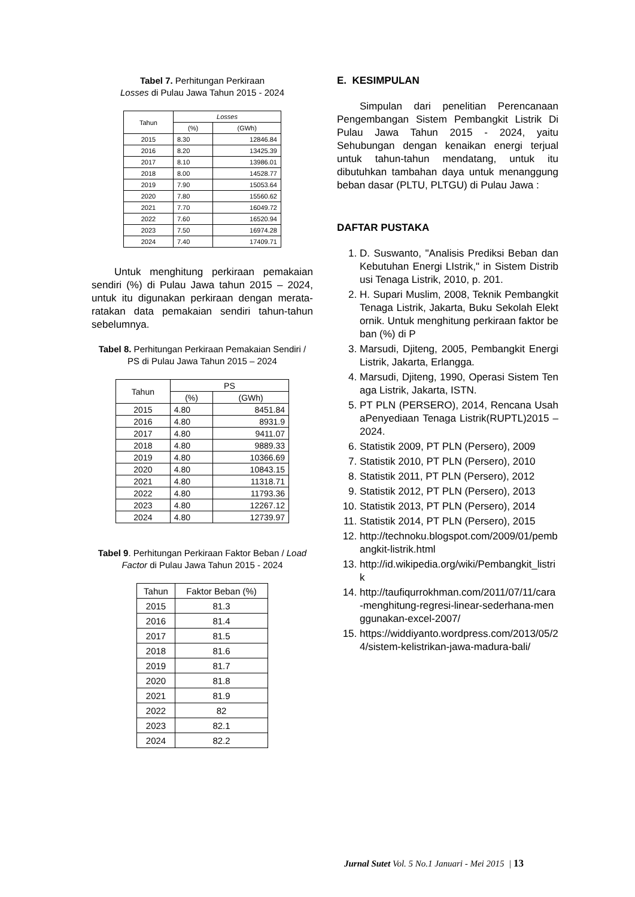Tabel 7. Perhitungan Perkiraan
Losses di Pulau Jawa Tahun 2015 - 2024
| Tahun | Losses | |
| --- | --- | --- |
| | (%) | (GWh) |
| 2015 | 8.30 | 12846.84 |
| 2016 | 8.20 | 13425.39 |
| 2017 | 8.10 | 13986.01 |
| 2018 | 8.00 | 14528.77 |
| 2019 | 7.90 | 15053.64 |
| 2020 | 7.80 | 15560.62 |
| 2021 | 7.70 | 16049.72 |
| 2022 | 7.60 | 16520.94 |
| 2023 | 7.50 | 16974.28 |
| 2024 | 7.40 | 17409.71 |
Untuk menghitung perkiraan pemakaian sendiri (%) di Pulau Jawa tahun 2015 – 2024, untuk itu digunakan perkiraan dengan merata-ratakan data pemakaian sendiri tahun-tahun sebelumnya.
Tabel 8. Perhitungan Perkiraan Pemakaian Sendiri / PS di Pulau Jawa Tahun 2015 – 2024
| Tahun | PS | |
| --- | --- | --- |
| | (%) | (GWh) |
| 2015 | 4.80 | 8451.84 |
| 2016 | 4.80 | 8931.9 |
| 2017 | 4.80 | 9411.07 |
| 2018 | 4.80 | 9889.33 |
| 2019 | 4.80 | 10366.69 |
| 2020 | 4.80 | 10843.15 |
| 2021 | 4.80 | 11318.71 |
| 2022 | 4.80 | 11793.36 |
| 2023 | 4.80 | 12267.12 |
| 2024 | 4.80 | 12739.97 |
Tabel 9. Perhitungan Perkiraan Faktor Beban / Load Factor di Pulau Jawa Tahun 2015 - 2024
| Tahun | Faktor Beban (%) |
| --- | --- |
| 2015 | 81.3 |
| 2016 | 81.4 |
| 2017 | 81.5 |
| 2018 | 81.6 |
| 2019 | 81.7 |
| 2020 | 81.8 |
| 2021 | 81.9 |
| 2022 | 82 |
| 2023 | 82.1 |
| 2024 | 82.2 |
E. KESIMPULAN
Simpulan dari penelitian Perencanaan Pengembangan Sistem Pembangkit Listrik Di Pulau Jawa Tahun 2015 - 2024, yaitu Sehubungan dengan kenaikan energi terjual untuk tahun-tahun mendatang, untuk itu dibutuhkan tambahan daya untuk menanggung beban dasar (PLTU, PLTGU) di Pulau Jawa :
DAFTAR PUSTAKA
1. D. Suswanto, "Analisis Prediksi Beban dan Kebutuhan Energi LIstrik," in Sistem Distribusi Tenaga Listrik, 2010, p. 201.
2. H. Supari Muslim, 2008, Teknik Pembangkit Tenaga Listrik, Jakarta, Buku Sekolah Elektornik. Untuk menghitung perkiraan faktor beban (%) di P
3. Marsudi, Djiteng, 2005, Pembangkit Energi Listrik, Jakarta, Erlangga.
4. Marsudi, Djiteng, 1990, Operasi Sistem Tenaga Listrik, Jakarta, ISTN.
5. PT PLN (PERSERO), 2014, Rencana UsahaPenyediaan Tenaga Listrik(RUPTL)2015 – 2024.
6. Statistik 2009, PT PLN (Persero), 2009
7. Statistik 2010, PT PLN (Persero), 2010
8. Statistik 2011, PT PLN (Persero), 2012
9. Statistik 2012, PT PLN (Persero), 2013
10. Statistik 2013, PT PLN (Persero), 2014
11. Statistik 2014, PT PLN (Persero), 2015
12. http://technoku.blogspot.com/2009/01/pembangkit-listrik.html
13. http://id.wikipedia.org/wiki/Pembangkit_listrik
14. http://taufiqurrokhman.com/2011/07/11/cara-menghitung-regresi-linear-sederhana-menggunakan-excel-2007/
15. https://widdiyanto.wordpress.com/2013/05/24/sistem-kelistrikan-jawa-madura-bali/
Jurnal Sutet Vol. 5 No.1 Januari - Mei 2015 | 13